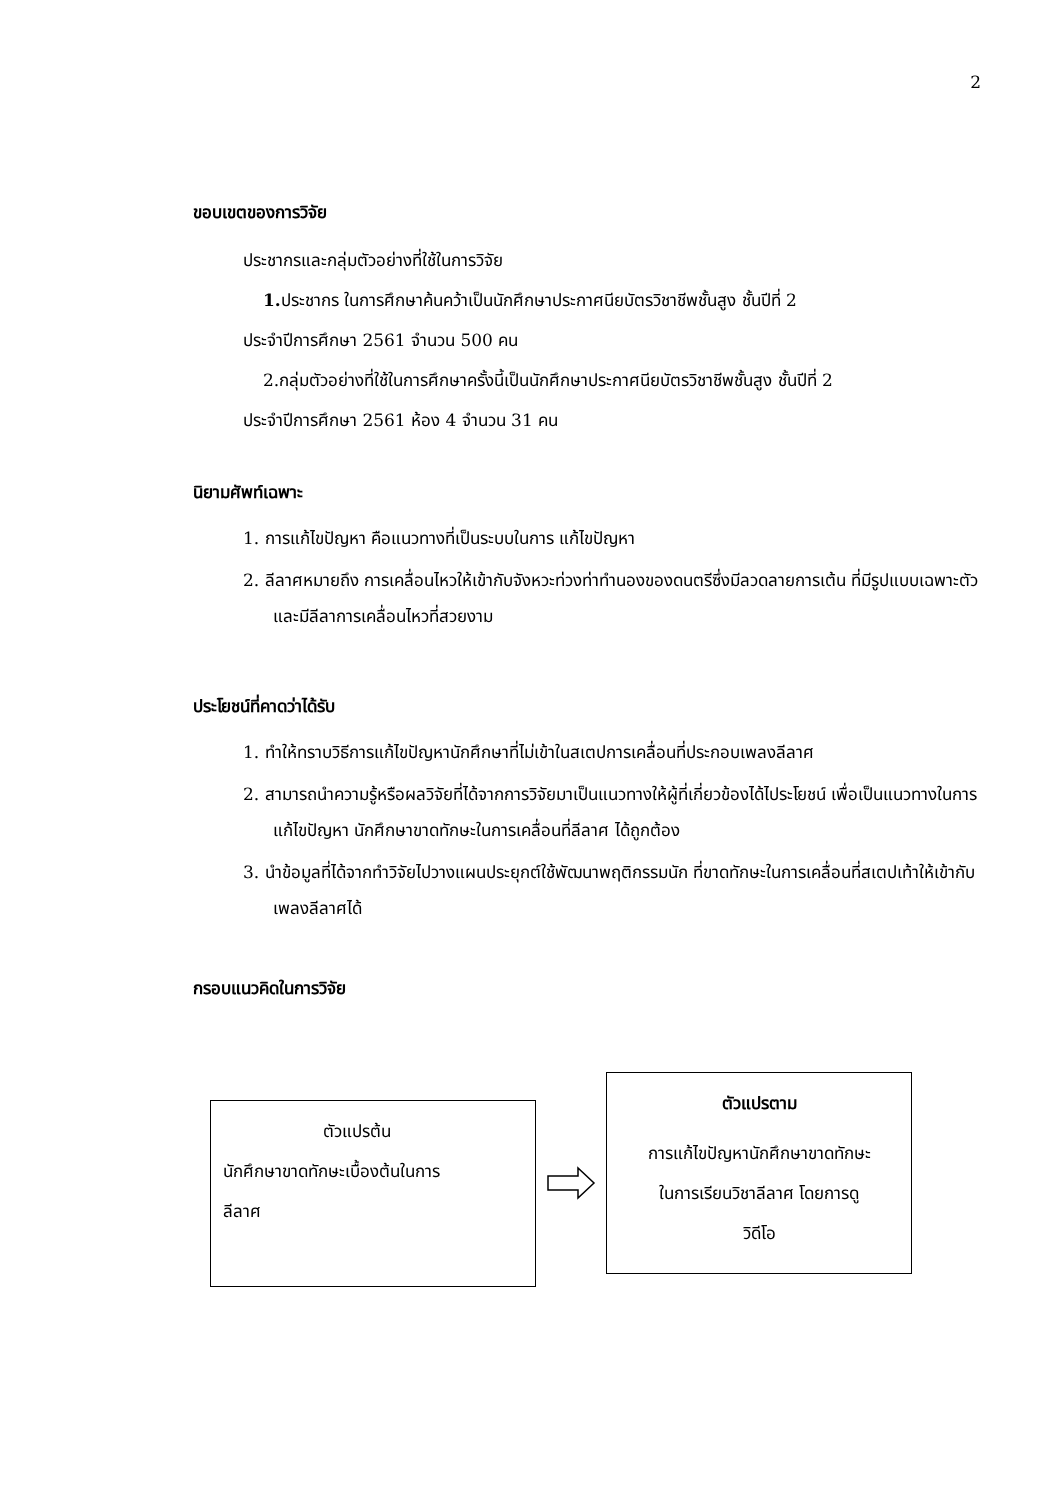2
ขอบเขตของการวิจัย
ประชากรและกลุ่มตัวอย่างที่ใช้ในการวิจัย
1. ประชากร ในการศึกษาค้นคว้าเป็นนักศึกษาประกาศนียบัตรวิชาชีพชั้นสูง ชั้นปีที่ 2
ประจำปีการศึกษา 2561 จำนวน 500 คน
2.กลุ่มตัวอย่างที่ใช้ในการศึกษาครั้งนี้เป็นนักศึกษาประกาศนียบัตรวิชาชีพชั้นสูง ชั้นปีที่ 2
ประจำปีการศึกษา 2561 ห้อง 4 จำนวน 31 คน
นิยามศัพท์เฉพาะ
1. การแก้ไขปัญหา คือแนวทางที่เป็นระบบในการ แก้ไขปัญหา
2. ลีลาศหมายถึง การเคลื่อนไหวให้เข้ากับจังหวะท่วงท่าทำนองของดนตรีซึ่งมีลวดลายการเต้น ที่มีรูปแบบเฉพาะตัว และมีลีลาการเคลื่อนไหวที่สวยงาม
ประโยชน์ที่คาดว่าได้รับ
1. ทำให้ทราบวิธีการแก้ไขปัญหานักศึกษาที่ไม่เข้าในสเตปการเคลื่อนที่ประกอบเพลงลีลาศ
2. สามารถนำความรู้หรือผลวิจัยที่ได้จากการวิจัยมาเป็นแนวทางให้ผู้ที่เกี่ยวข้องได้ไประโยชน์ เพื่อเป็นแนวทางในการแก้ไขปัญหา นักศึกษาขาดทักษะในการเคลื่อนที่ลีลาศ ได้ถูกต้อง
3. นำข้อมูลที่ได้จากทำวิจัยไปวางแผนประยุกต์ใช้พัฒนาพฤติกรรมนัก ที่ขาดทักษะในการเคลื่อนที่สเตปเท้าให้เข้ากับเพลงลีลาศได้
กรอบแนวคิดในการวิจัย
ตัวแปรต้น
นักศึกษาขาดทักษะเบื้องต้นในการ
ลีลาศ
ตัวแปรตาม
การแก้ไขปัญหานักศึกษาขาดทักษะ
ในการเรียนวิชาลีลาศ โดยการดู
วิดีโอ